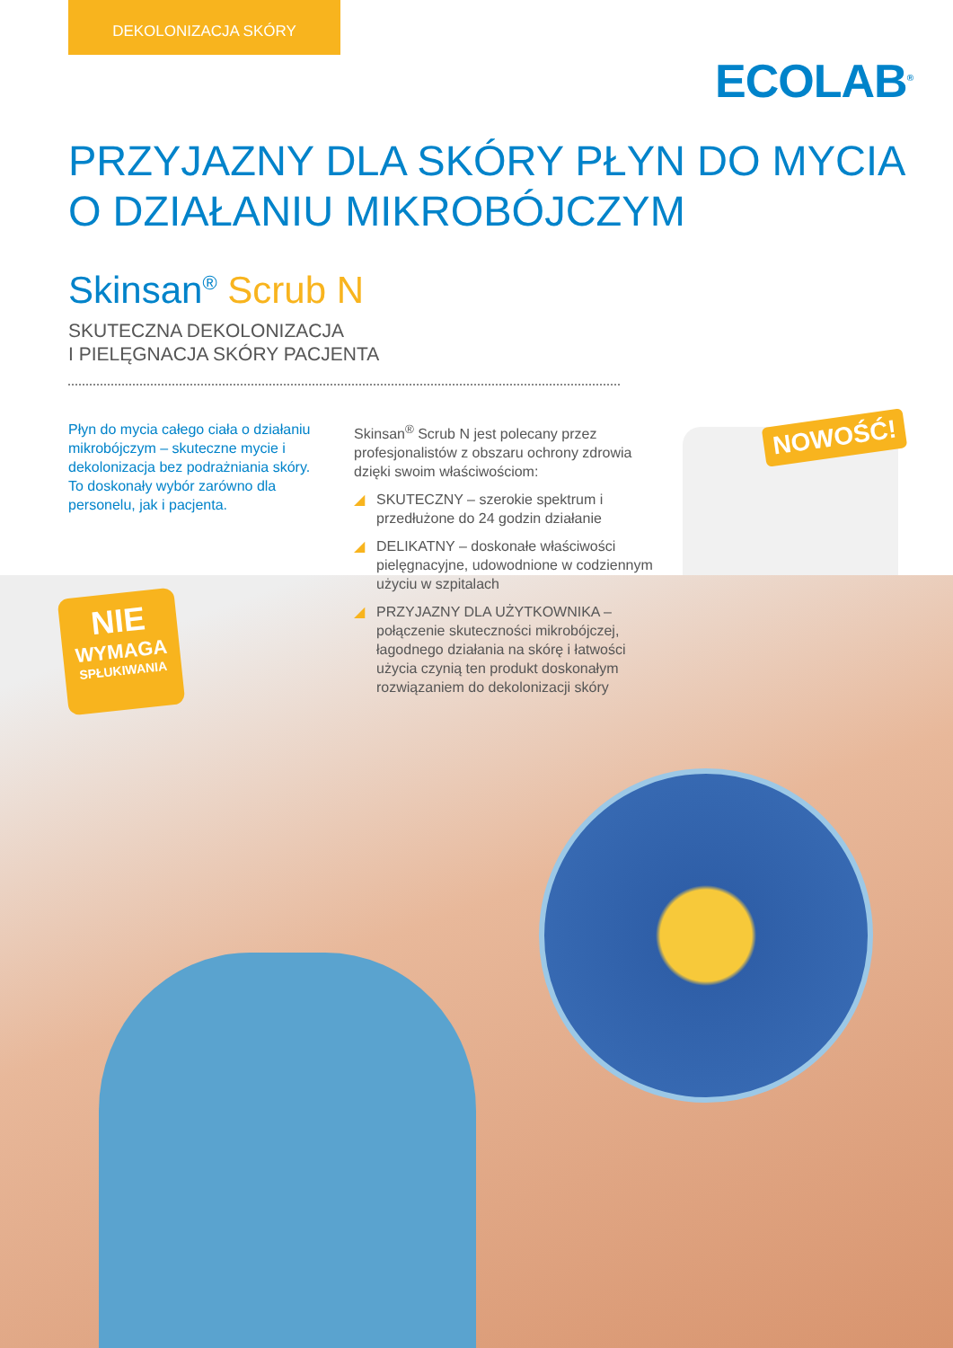DEKOLONIZACJA SKÓRY
ECOLAB<sup>®</sup>
PRZYJAZNY DLA SKÓRY PŁYN DO MYCIA
O DZIAŁANIU MIKROBÓJCZYM
Skinsan<sup>®</sup> Scrub N
SKUTECZNA DEKOLONIZACJA
I PIELĘGNACJA SKÓRY PACJENTA
Płyn do mycia całego ciała o działaniu mikrobójczym – skuteczne mycie i dekolonizacja bez podrażniania skóry. To doskonały wybór zarówno dla personelu, jak i pacjenta.
Skinsan<sup>®</sup> Scrub N jest polecany przez profesjonalistów z obszaru ochrony zdrowia dzięki swoim właściwościom:
◢ SKUTECZNY – szerokie spektrum i przedłużone do 24 godzin działanie
◢ DELIKATNY – doskonałe właściwości pielęgnacyjne, udowodnione w codziennym użyciu w szpitalach
◢ PRZYJAZNY DLA UŻYTKOWNIKA – połączenie skuteczności mikrobójczej, łagodnego działania na skórę i łatwości użycia czynią ten produkt doskonałym rozwiązaniem do dekolonizacji skóry
NOWOŚĆ!
NIE
WYMAGA
SPŁUKIWANIA